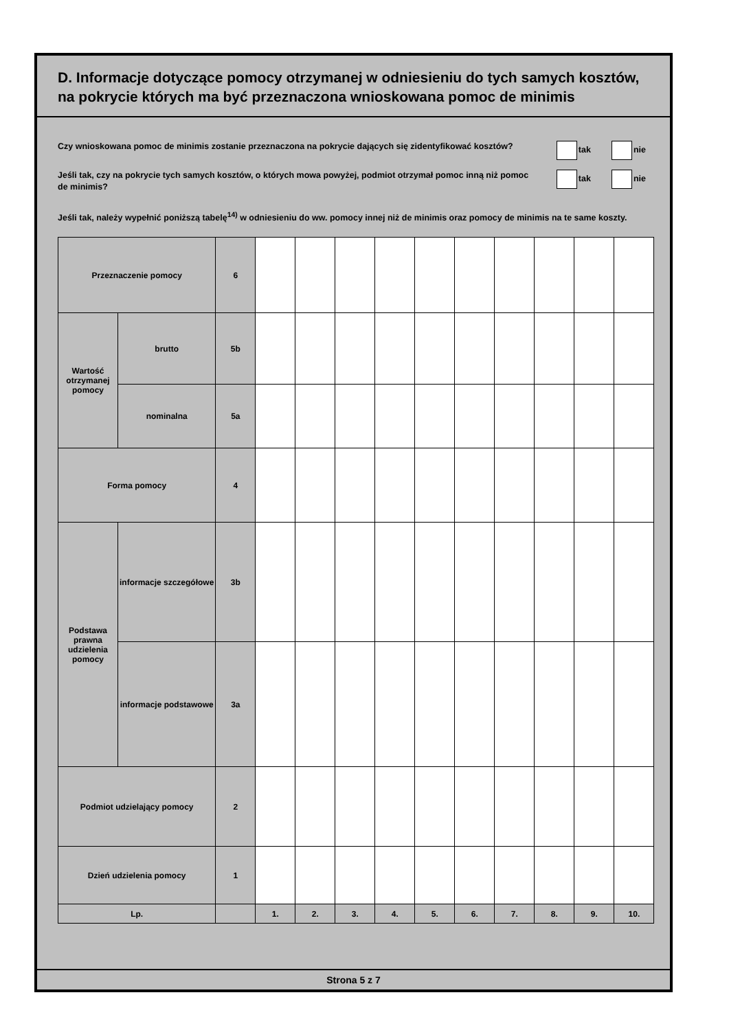D. Informacje dotyczące pomocy otrzymanej w odniesieniu do tych samych kosztów, na pokrycie których ma być przeznaczona wnioskowana pomoc de minimis
Czy wnioskowana pomoc de minimis zostanie przeznaczona na pokrycie dających się zidentyfikować kosztów?
tak nie
Jeśli tak, czy na pokrycie tych samych kosztów, o których mowa powyżej, podmiot otrzymał pomoc inną niż pomoc de minimis?
tak nie
Jeśli tak, należy wypełnić poniższą tabelę<sup>14)</sup> w odniesieniu do ww. pomocy innej niż de minimis oraz pomocy de minimis na te same koszty.
| Przeznaczenie pomocy | | 6 | | | | | | | | | | |
| Wartość otrzymanej pomocy | brutto | 5b | | | | | | | | | | |
| | nominalna | 5a | | | | | | | | | | |
| Forma pomocy | | 4 | | | | | | | | | | |
| Podstawa prawna udzielenia pomocy | informacje szczegółowe | 3b | | | | | | | | | | |
| | informacje podstawowe | 3a | | | | | | | | | | |
| Podmiot udzielający pomocy | | 2 | | | | | | | | | | |
| Dzień udzielenia pomocy | | 1 | | | | | | | | | | |
| Lp. | | | 1. | 2. | 3. | 4. | 5. | 6. | 7. | 8. | 9. | 10. |
Strona 5 z 7